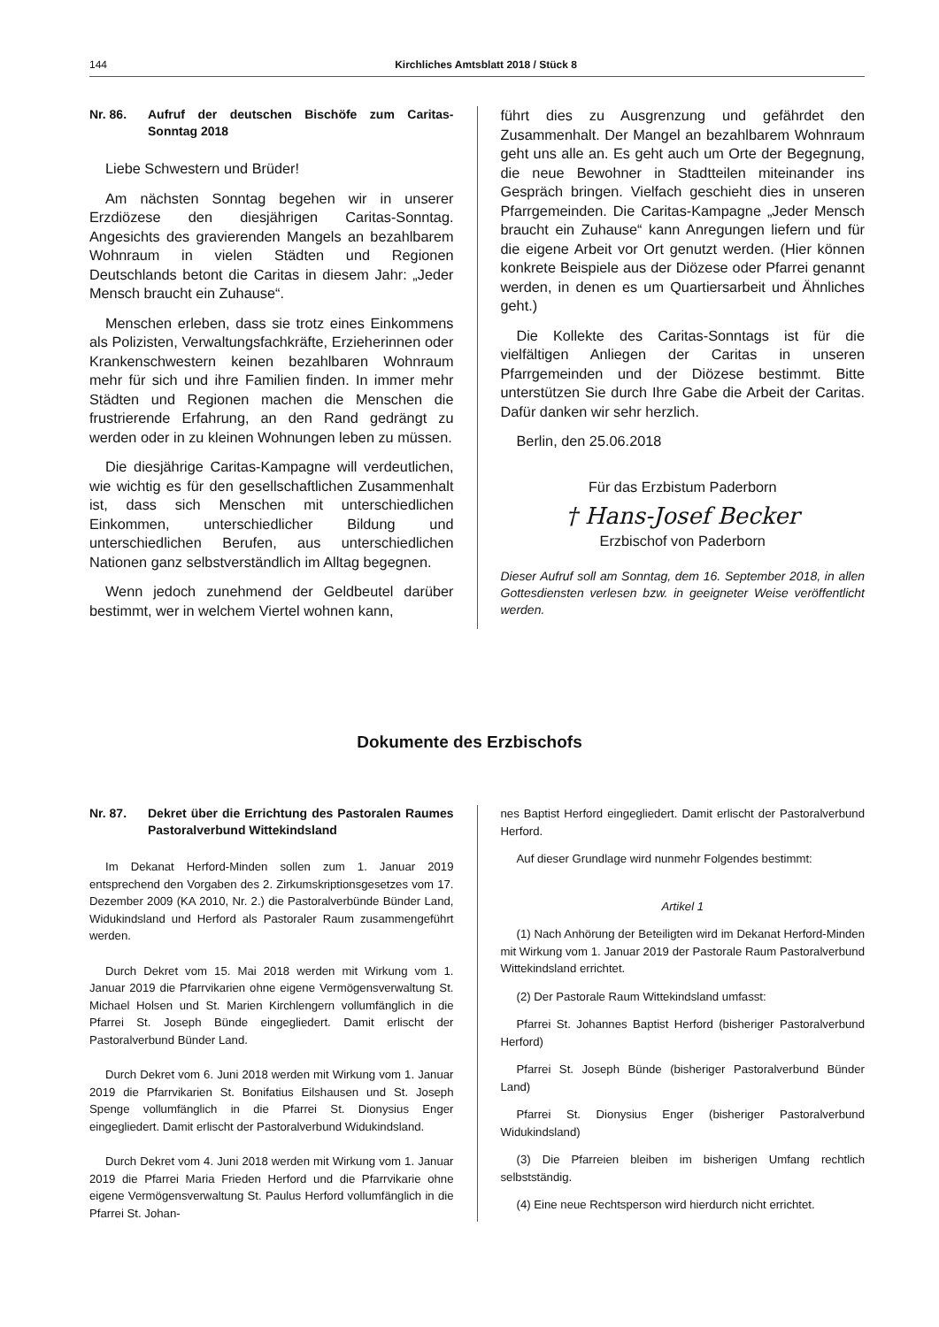144 Kirchliches Amtsblatt 2018 / Stück 8
Nr. 86. Aufruf der deutschen Bischöfe zum Caritas-Sonntag 2018
Liebe Schwestern und Brüder!
Am nächsten Sonntag begehen wir in unserer Erzdiözese den diesjährigen Caritas-Sonntag. Angesichts des gravierenden Mangels an bezahlbarem Wohnraum in vielen Städten und Regionen Deutschlands betont die Caritas in diesem Jahr: „Jeder Mensch braucht ein Zuhause“.
Menschen erleben, dass sie trotz eines Einkommens als Polizisten, Verwaltungsfachkräfte, Erzieherinnen oder Krankenschwestern keinen bezahlbaren Wohnraum mehr für sich und ihre Familien finden. In immer mehr Städten und Regionen machen die Menschen die frustrierende Erfahrung, an den Rand gedrängt zu werden oder in zu kleinen Wohnungen leben zu müssen.
Die diesjährige Caritas-Kampagne will verdeutlichen, wie wichtig es für den gesellschaftlichen Zusammenhalt ist, dass sich Menschen mit unterschiedlichen Einkommen, unterschiedlicher Bildung und unterschiedlichen Berufen, aus unterschiedlichen Nationen ganz selbstverständlich im Alltag begegnen.
Wenn jedoch zunehmend der Geldbeutel darüber bestimmt, wer in welchem Viertel wohnen kann,
führt dies zu Ausgrenzung und gefährdet den Zusammenhalt. Der Mangel an bezahlbarem Wohnraum geht uns alle an. Es geht auch um Orte der Begegnung, die neue Bewohner in Stadtteilen miteinander ins Gespräch bringen. Vielfach geschieht dies in unseren Pfarrgemeinden. Die Caritas-Kampagne „Jeder Mensch braucht ein Zuhause“ kann Anregungen liefern und für die eigene Arbeit vor Ort genutzt werden. (Hier können konkrete Beispiele aus der Diözese oder Pfarrei genannt werden, in denen es um Quartiersarbeit und Ähnliches geht.)
Die Kollekte des Caritas-Sonntags ist für die vielfältigen Anliegen der Caritas in unseren Pfarrgemeinden und der Diözese bestimmt. Bitte unterstützen Sie durch Ihre Gabe die Arbeit der Caritas. Dafür danken wir sehr herzlich.
Berlin, den 25.06.2018
Für das Erzbistum Paderborn
† Hans-Josef Becker
Erzbischof von Paderborn
Dieser Aufruf soll am Sonntag, dem 16. September 2018, in allen Gottesdiensten verlesen bzw. in geeigneter Weise veröffentlicht werden.
Dokumente des Erzbischofs
Nr. 87. Dekret über die Errichtung des Pastoralen Raumes Pastoralverbund Wittekindsland
Im Dekanat Herford-Minden sollen zum 1. Januar 2019 entsprechend den Vorgaben des 2. Zirkumskriptionsgesetzes vom 17. Dezember 2009 (KA 2010, Nr. 2.) die Pastoralverbünde Bünder Land, Widukindsland und Herford als Pastoraler Raum zusammengeführt werden.
Durch Dekret vom 15. Mai 2018 werden mit Wirkung vom 1. Januar 2019 die Pfarrvikarien ohne eigene Vermögensverwaltung St. Michael Holsen und St. Marien Kirchlengern vollumfänglich in die Pfarrei St. Joseph Bünde eingegliedert. Damit erlischt der Pastoralverbund Bünder Land.
Durch Dekret vom 6. Juni 2018 werden mit Wirkung vom 1. Januar 2019 die Pfarrvikarien St. Bonifatius Eilshausen und St. Joseph Spenge vollumfänglich in die Pfarrei St. Dionysius Enger eingegliedert. Damit erlischt der Pastoralverbund Widukindsland.
Durch Dekret vom 4. Juni 2018 werden mit Wirkung vom 1. Januar 2019 die Pfarrei Maria Frieden Herford und die Pfarrvikarie ohne eigene Vermögensverwaltung St. Paulus Herford vollumfänglich in die Pfarrei St. Johan-
nes Baptist Herford eingegliedert. Damit erlischt der Pastoralverbund Herford.
Auf dieser Grundlage wird nunmehr Folgendes bestimmt:
Artikel 1
(1) Nach Anhörung der Beteiligten wird im Dekanat Herford-Minden mit Wirkung vom 1. Januar 2019 der Pastorale Raum Pastoralverbund Wittekindsland errichtet.
(2) Der Pastorale Raum Wittekindsland umfasst:
Pfarrei St. Johannes Baptist Herford (bisheriger Pastoralverbund Herford)
Pfarrei St. Joseph Bünde (bisheriger Pastoralverbund Bünder Land)
Pfarrei St. Dionysius Enger (bisheriger Pastoralverbund Widukindsland)
(3) Die Pfarreien bleiben im bisherigen Umfang rechtlich selbstständig.
(4) Eine neue Rechtsperson wird hierdurch nicht errichtet.